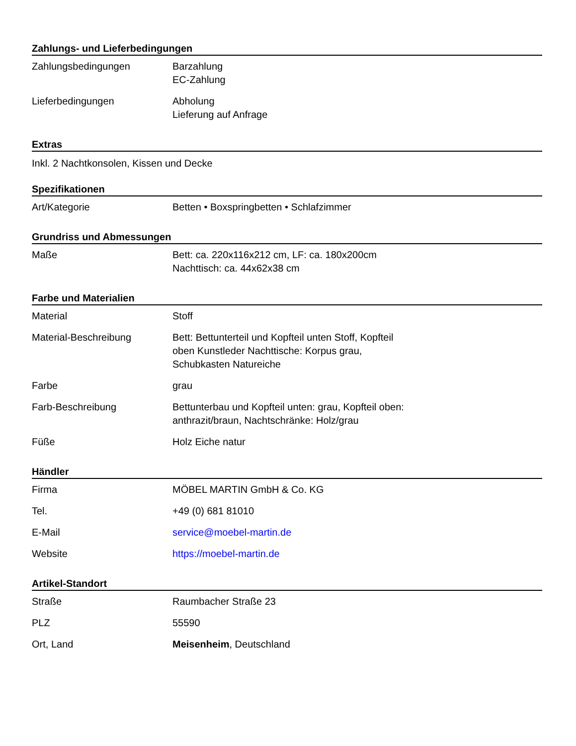Zahlungs- und Lieferbedingungen
| Zahlungsbedingungen | Barzahlung EC-Zahlung |
| Lieferbedingungen | Abholung Lieferung auf Anfrage |
Extras
Inkl. 2 Nachtkonsolen, Kissen und Decke
Spezifikationen
| Art/Kategorie | Betten • Boxspringbetten • Schlafzimmer |
Grundriss und Abmessungen
| Maße | Bett: ca. 220x116x212 cm, LF: ca. 180x200cm Nachttisch: ca. 44x62x38 cm |
Farbe und Materialien
| Material | Stoff |
| Material-Beschreibung | Bett: Bettunterteil und Kopfteil unten Stoff, Kopfteil oben Kunstleder Nachttische: Korpus grau, Schubkasten Natureiche |
| Farbe | grau |
| Farb-Beschreibung | Bettunterbau und Kopfteil unten: grau, Kopfteil oben: anthrazit/braun, Nachtschränke: Holz/grau |
| Füße | Holz Eiche natur |
Händler
| Firma | MÖBEL MARTIN GmbH & Co. KG |
| Tel. | +49 (0) 681 81010 |
| E-Mail | service@moebel-martin.de |
| Website | https://moebel-martin.de |
Artikel-Standort
| Straße | Raumbacher Straße 23 |
| PLZ | 55590 |
| Ort, Land | Meisenheim , Deutschland |